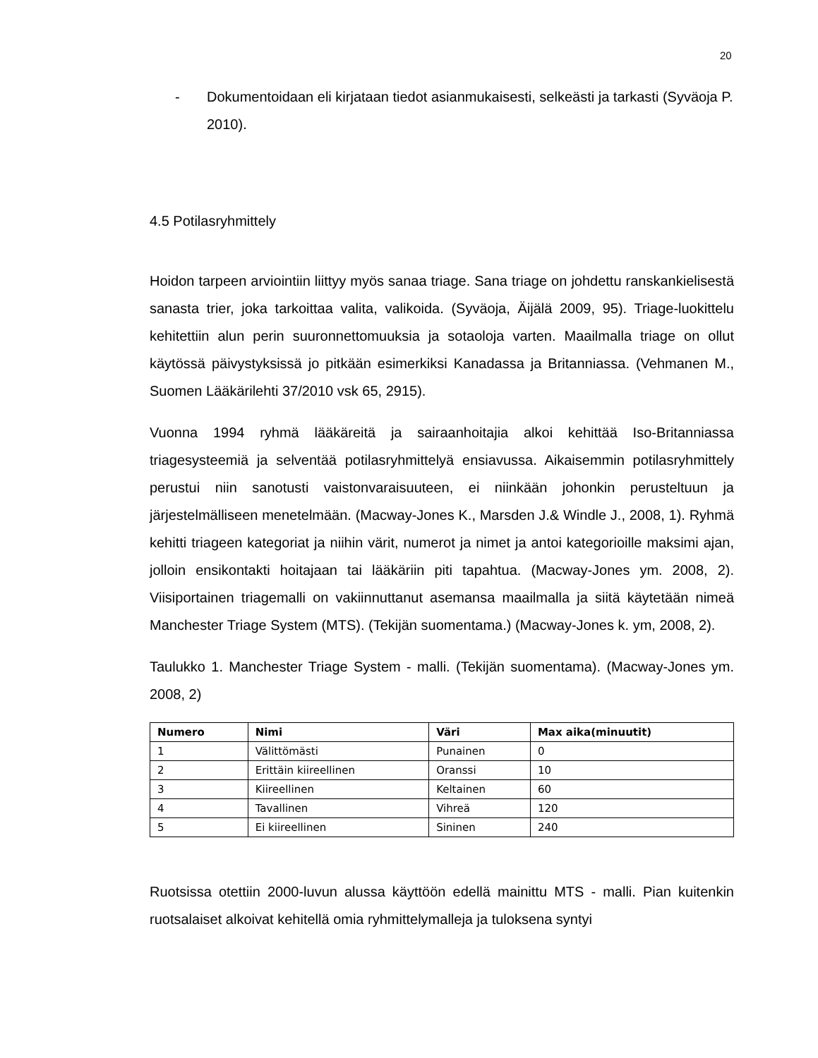20
- Dokumentoidaan eli kirjataan tiedot asianmukaisesti, selkeästi ja tarkasti (Syväoja P. 2010).
4.5 Potilasryhmittely
Hoidon tarpeen arviointiin liittyy myös sanaa triage. Sana triage on johdettu ranskankielisestä sanasta trier, joka tarkoittaa valita, valikoida. (Syväoja, Äijälä 2009, 95). Triage-luokittelu kehitettiin alun perin suuronnettomuuksia ja sotaoloja varten. Maailmalla triage on ollut käytössä päivystyksissä jo pitkään esimerkiksi Kanadassa ja Britanniassa. (Vehmanen M., Suomen Lääkärilehti 37/2010 vsk 65, 2915).
Vuonna 1994 ryhmä lääkäreitä ja sairaanhoitajia alkoi kehittää Iso-Britanniassa triagesysteemiä ja selventää potilasryhmittelyä ensiavussa. Aikaisemmin potilasryhmittely perustui niin sanotusti vaistonvaraisuuteen, ei niinkään johonkin perusteltuun ja järjestelmälliseen menetelmään. (Macway-Jones K., Marsden J.& Windle J., 2008, 1). Ryhmä kehitti triageen kategoriat ja niihin värit, numerot ja nimet ja antoi kategorioille maksimi ajan, jolloin ensikontakti hoitajaan tai lääkäriin piti tapahtua. (Macway-Jones ym. 2008, 2). Viisiportainen triagemalli on vakiinnuttanut asemansa maailmalla ja siitä käytetään nimeä Manchester Triage System (MTS). (Tekijän suomentama.) (Macway-Jones k. ym, 2008, 2).
Taulukko 1. Manchester Triage System - malli. (Tekijän suomentama). (Macway-Jones ym. 2008, 2)
| Numero | Nimi | Väri | Max aika(minuutit) |
| --- | --- | --- | --- |
| 1 | Välittömästi | Punainen | 0 |
| 2 | Erittäin kiireellinen | Oranssi | 10 |
| 3 | Kiireellinen | Keltainen | 60 |
| 4 | Tavallinen | Vihreä | 120 |
| 5 | Ei kiireellinen | Sininen | 240 |
Ruotsissa otettiin 2000-luvun alussa käyttöön edellä mainittu MTS - malli. Pian kuitenkin ruotsalaiset alkoivat kehitellä omia ryhmittelymalleja ja tuloksena syntyi